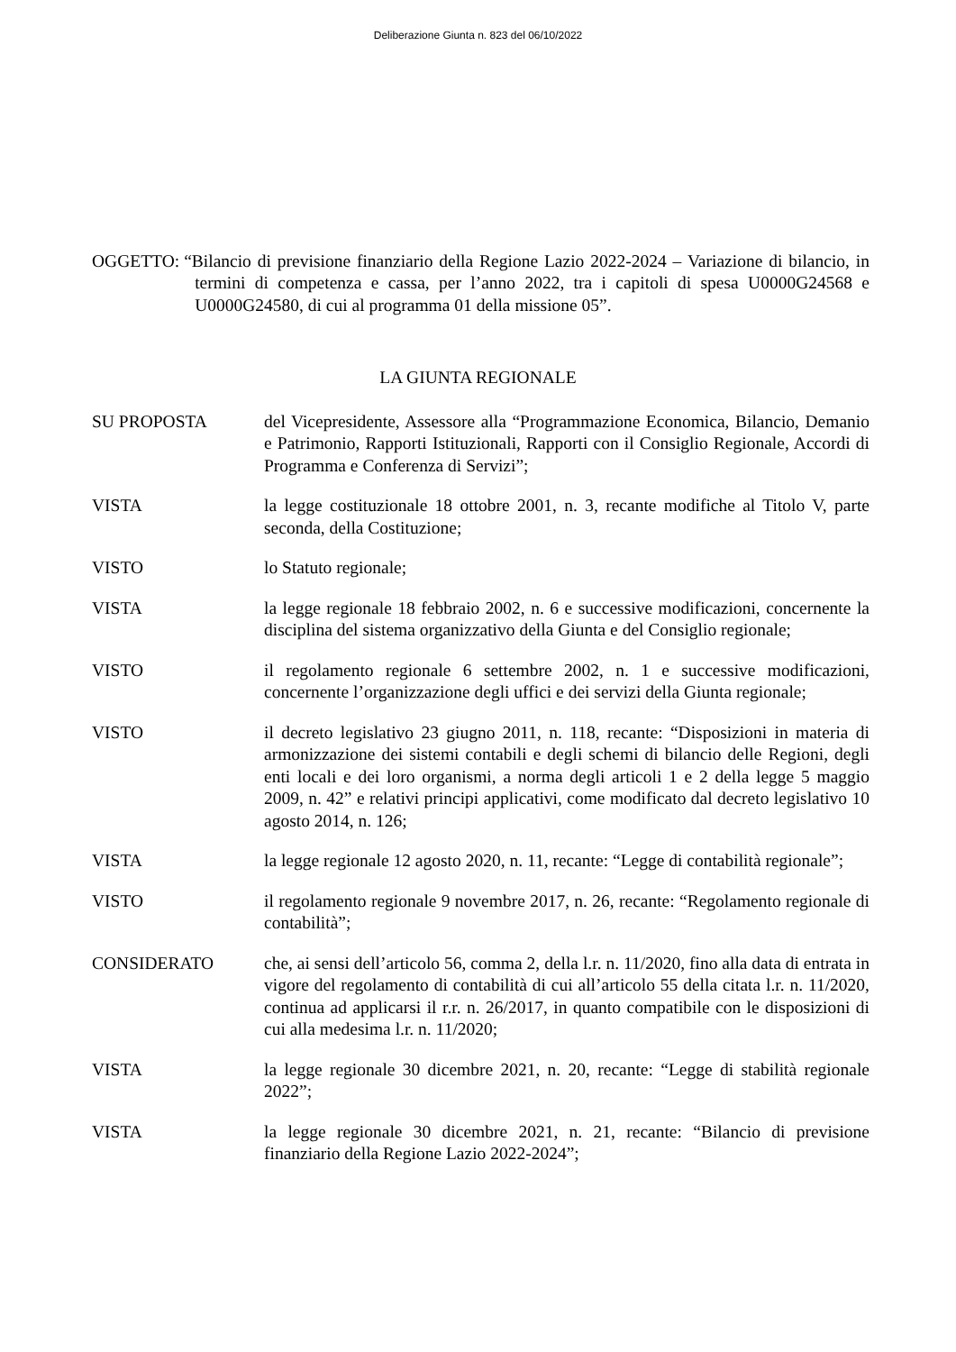Deliberazione Giunta n. 823 del 06/10/2022
OGGETTO: “Bilancio di previsione finanziario della Regione Lazio 2022-2024 – Variazione di bilancio, in termini di competenza e cassa, per l’anno 2022, tra i capitoli di spesa U0000G24568 e U0000G24580, di cui al programma 01 della missione 05”.
LA GIUNTA REGIONALE
SU PROPOSTA del Vicepresidente, Assessore alla “Programmazione Economica, Bilancio, Demanio e Patrimonio, Rapporti Istituzionali, Rapporti con il Consiglio Regionale, Accordi di Programma e Conferenza di Servizi”;
VISTA la legge costituzionale 18 ottobre 2001, n. 3, recante modifiche al Titolo V, parte seconda, della Costituzione;
VISTO lo Statuto regionale;
VISTA la legge regionale 18 febbraio 2002, n. 6 e successive modificazioni, concernente la disciplina del sistema organizzativo della Giunta e del Consiglio regionale;
VISTO il regolamento regionale 6 settembre 2002, n. 1 e successive modificazioni, concernente l’organizzazione degli uffici e dei servizi della Giunta regionale;
VISTO il decreto legislativo 23 giugno 2011, n. 118, recante: “Disposizioni in materia di armonizzazione dei sistemi contabili e degli schemi di bilancio delle Regioni, degli enti locali e dei loro organismi, a norma degli articoli 1 e 2 della legge 5 maggio 2009, n. 42” e relativi principi applicativi, come modificato dal decreto legislativo 10 agosto 2014, n. 126;
VISTA la legge regionale 12 agosto 2020, n. 11, recante: “Legge di contabilità regionale”;
VISTO il regolamento regionale 9 novembre 2017, n. 26, recante: “Regolamento regionale di contabilità”;
CONSIDERATO che, ai sensi dell’articolo 56, comma 2, della l.r. n. 11/2020, fino alla data di entrata in vigore del regolamento di contabilità di cui all’articolo 55 della citata l.r. n. 11/2020, continua ad applicarsi il r.r. n. 26/2017, in quanto compatibile con le disposizioni di cui alla medesima l.r. n. 11/2020;
VISTA la legge regionale 30 dicembre 2021, n. 20, recante: “Legge di stabilità regionale 2022”;
VISTA la legge regionale 30 dicembre 2021, n. 21, recante: “Bilancio di previsione finanziario della Regione Lazio 2022-2024”;